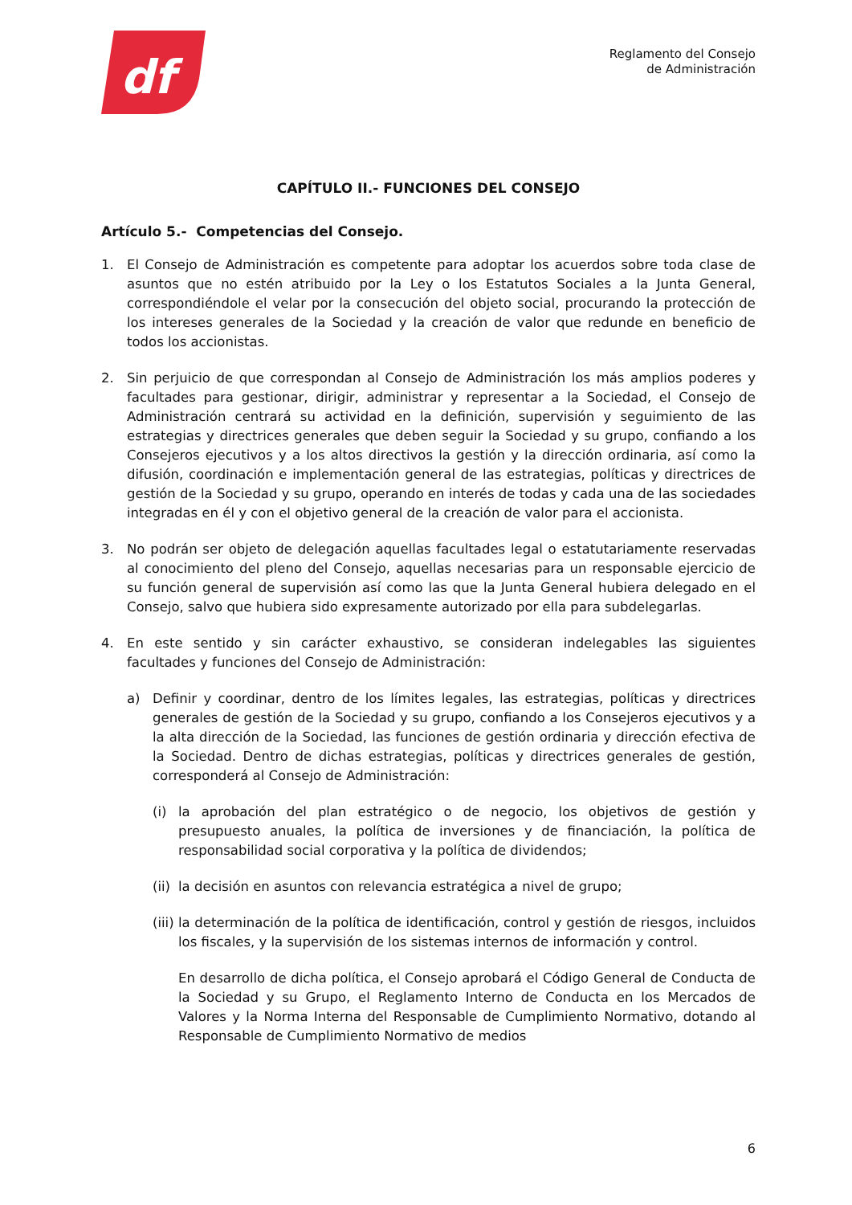df
Reglamento del Consejo
de Administración
CAPÍTULO II.- FUNCIONES DEL CONSEJO
Artículo 5.- Competencias del Consejo.
1. El Consejo de Administración es competente para adoptar los acuerdos sobre toda clase de asuntos que no estén atribuido por la Ley o los Estatutos Sociales a la Junta General, correspondiéndole el velar por la consecución del objeto social, procurando la protección de los intereses generales de la Sociedad y la creación de valor que redunde en beneficio de todos los accionistas.
2. Sin perjuicio de que correspondan al Consejo de Administración los más amplios poderes y facultades para gestionar, dirigir, administrar y representar a la Sociedad, el Consejo de Administración centrará su actividad en la definición, supervisión y seguimiento de las estrategias y directrices generales que deben seguir la Sociedad y su grupo, confiando a los Consejeros ejecutivos y a los altos directivos la gestión y la dirección ordinaria, así como la difusión, coordinación e implementación general de las estrategias, políticas y directrices de gestión de la Sociedad y su grupo, operando en interés de todas y cada una de las sociedades integradas en él y con el objetivo general de la creación de valor para el accionista.
3. No podrán ser objeto de delegación aquellas facultades legal o estatutariamente reservadas al conocimiento del pleno del Consejo, aquellas necesarias para un responsable ejercicio de su función general de supervisión así como las que la Junta General hubiera delegado en el Consejo, salvo que hubiera sido expresamente autorizado por ella para subdelegarlas.
4. En este sentido y sin carácter exhaustivo, se consideran indelegables las siguientes facultades y funciones del Consejo de Administración:
a) Definir y coordinar, dentro de los límites legales, las estrategias, políticas y directrices generales de gestión de la Sociedad y su grupo, confiando a los Consejeros ejecutivos y a la alta dirección de la Sociedad, las funciones de gestión ordinaria y dirección efectiva de la Sociedad. Dentro de dichas estrategias, políticas y directrices generales de gestión, corresponderá al Consejo de Administración:
(i) la aprobación del plan estratégico o de negocio, los objetivos de gestión y presupuesto anuales, la política de inversiones y de financiación, la política de responsabilidad social corporativa y la política de dividendos;
(ii) la decisión en asuntos con relevancia estratégica a nivel de grupo;
(iii) la determinación de la política de identificación, control y gestión de riesgos, incluidos los fiscales, y la supervisión de los sistemas internos de información y control.
En desarrollo de dicha política, el Consejo aprobará el Código General de Conducta de la Sociedad y su Grupo, el Reglamento Interno de Conducta en los Mercados de Valores y la Norma Interna del Responsable de Cumplimiento Normativo, dotando al Responsable de Cumplimiento Normativo de medios
6